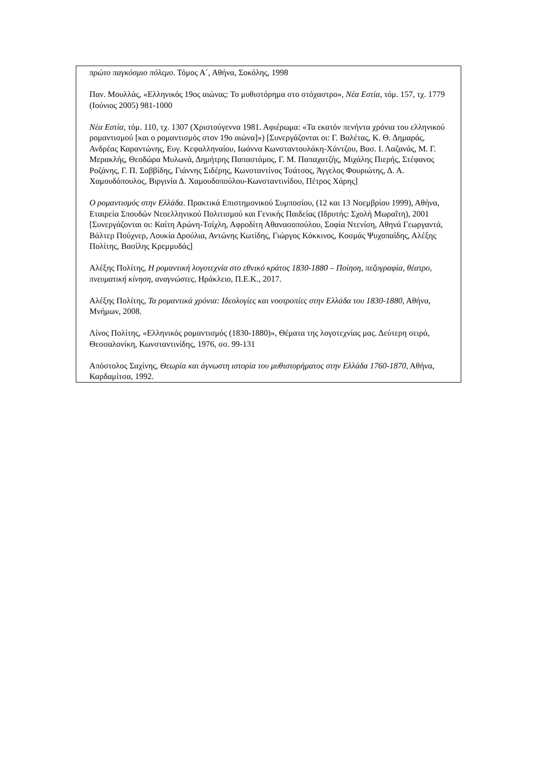| πρώτο παγκόσμιο πόλεμο . Τόμος Α΄, Αθήνα, Σοκόλης, 1998 Παν. Μουλλάς, «Ελληνικός 19ος αιώνας: Το μυθιστόρημα στο στόχαστρο», Νέα Εστία , τόμ. 157, τχ. 1779 (Ιούνιος 2005) 981-1000 Νέα Εστία , τόμ. 110, τχ. 1307 (Χριστούγεννα 1981. Αφιέρωμα: «Τα εκατόν πενήντα χρόνια του ελληνικού ρομαντισμού [και ο ρομαντισμός στον 19ο αιώνα]») [Συνεργάζονται οι: Γ. Βαλέτας, Κ. Θ. Δημαράς, Ανδρέας Καραντώνης, Ευγ. Κεφαλληναίου, Ιωάννα Κωνσταντουλάκη-Χάντζου, Βασ. Ι. Λαζανάς, Μ. Γ. Μερακλής, Θεοδώρα Μυλωνά, Δημήτρης Παπαστάμος, Γ. Μ. Παπαχατζής, Μιχάλης Πιερής, Στέφανος Ροζάνης, Γ. Π. Σαββίδης, Γιάννης Σιδέρης, Κωνσταντίνος Τσάτσος, Άγγελος Φουριώτης, Δ. Α. Χαμουδόπουλος, Βιργινία Δ. Χαμουδοπούλου-Κωνσταντινίδου, Πέτρος Χάρης] Ο ρομαντισμός στην Ελλάδα . Πρακτικά Επιστημονικού Συμποσίου, (12 και 13 Νοεμβρίου 1999), Αθήνα, Εταιρεία Σπουδών Νεοελληνικού Πολιτισμού και Γενικής Παιδείας (Ιδρυτής: Σχολή Μωραΐτη), 2001 [Συνεργάζονται οι: Καίτη Αρώνη-Τσίχλη, Αφροδίτη Αθανασοπούλου, Σοφία Ντενίση, Αθηνά Γεωργαντά, Βάλτερ Πούχνερ, Λουκία Δρούλια, Αντώνης Κωτίδης, Γιώργος Κόκκινος, Κοσμάς Ψυχοπαίδης, Αλέξης Πολίτης, Βασίλης Κρεμμυδάς] Αλέξης Πολίτης, Η ρομαντική λογοτεχνία στο εθνικό κράτος 1830-1880 – Ποίηση, πεζογραφία, θέατρο, πνευματική κίνηση, αναγνώστες , Ηράκλειο, Π.Ε.Κ., 2017. Αλέξης Πολίτης, Τα ρομαντικά χρόνια: Ιδεολογίες και νοοτροπίες στην Ελλάδα του 1830-1880 , Αθήνα, Μνήμων, 2008. Λίνος Πολίτης, «Ελληνικός ρομαντισμός (1830-1880)», Θέματα της λογοτεχνίας μας. Δεύτερη σειρά, Θεσσαλονίκη, Κωνσταντινίδης, 1976, σσ. 99-131 Απόστολος Σαχίνης, Θεωρία και άγνωστη ιστορία του μυθιστορήματος στην Ελλάδα 1760-1870 , Αθήνα, Καρδαμίτσα, 1992. |